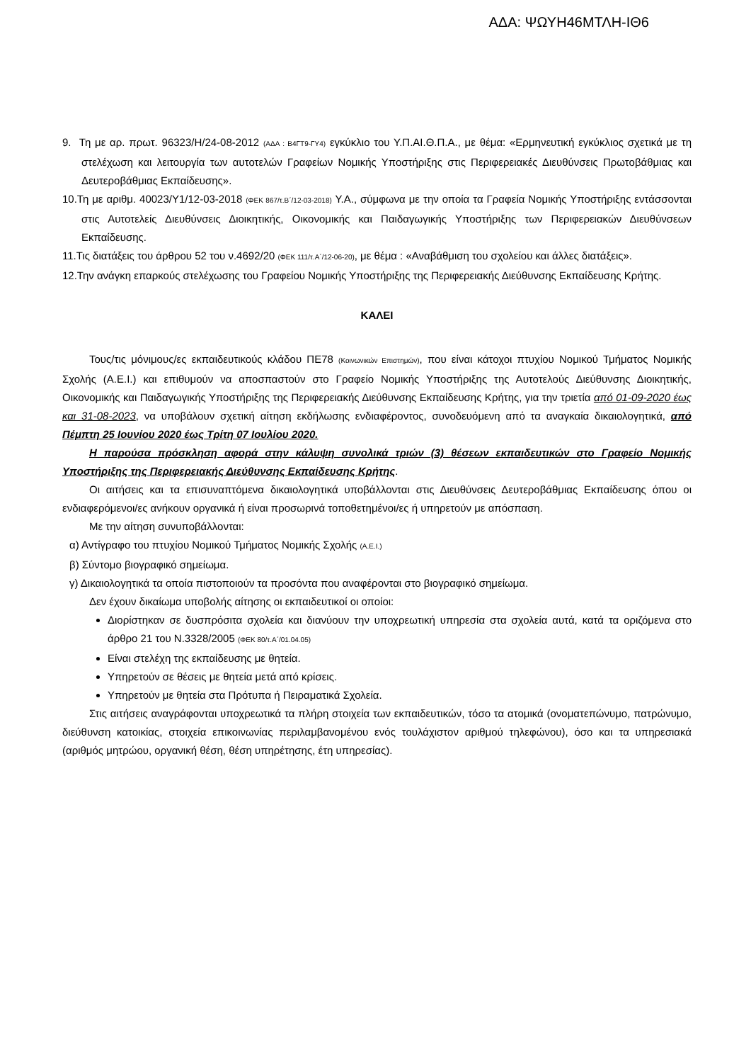ΑΔΑ: ΨΩΥΗ46ΜΤΛΗ-ΙΘ6
9. Τη με αρ. πρωτ. 96323/Η/24-08-2012 (ΑΔΑ : Β4ΓΤ9-ΓΥ4) εγκύκλιο του Υ.Π.ΑΙ.Θ.Π.Α., με θέμα: «Ερμηνευτική εγκύκλιος σχετικά με τη στελέχωση και λειτουργία των αυτοτελών Γραφείων Νομικής Υποστήριξης στις Περιφερειακές Διευθύνσεις Πρωτοβάθμιας και Δευτεροβάθμιας Εκπαίδευσης».
10.Τη με αριθμ. 40023/Υ1/12-03-2018 (ΦΕΚ 867/τ.Β΄/12-03-2018) Υ.Α., σύμφωνα με την οποία τα Γραφεία Νομικής Υποστήριξης εντάσσονται στις Αυτοτελείς Διευθύνσεις Διοικητικής, Οικονομικής και Παιδαγωγικής Υποστήριξης των Περιφερειακών Διευθύνσεων Εκπαίδευσης.
11.Τις διατάξεις του άρθρου 52 του ν.4692/20 (ΦΕΚ 111/τ.Α΄/12-06-20), με θέμα : «Αναβάθμιση του σχολείου και άλλες διατάξεις».
12.Την ανάγκη επαρκούς στελέχωσης του Γραφείου Νομικής Υποστήριξης της Περιφερειακής Διεύθυνσης Εκπαίδευσης Κρήτης.
ΚΑΛΕΙ
Τους/τις μόνιμους/ες εκπαιδευτικούς κλάδου ΠΕ78 (Κοινωνικών Επιστημών), που είναι κάτοχοι πτυχίου Νομικού Τμήματος Νομικής Σχολής (Α.Ε.Ι.) και επιθυμούν να αποσπαστούν στο Γραφείο Νομικής Υποστήριξης της Αυτοτελούς Διεύθυνσης Διοικητικής, Οικονομικής και Παιδαγωγικής Υποστήριξης της Περιφερειακής Διεύθυνσης Εκπαίδευσης Κρήτης, για την τριετία από 01-09-2020 έως και 31-08-2023, να υποβάλουν σχετική αίτηση εκδήλωσης ενδιαφέροντος, συνοδευόμενη από τα αναγκαία δικαιολογητικά, από Πέμπτη 25 Ιουνίου 2020 έως Τρίτη 07 Ιουλίου 2020.
Η παρούσα πρόσκληση αφορά στην κάλυψη συνολικά τριών (3) θέσεων εκπαιδευτικών στο Γραφείο Νομικής Υποστήριξης της Περιφερειακής Διεύθυνσης Εκπαίδευσης Κρήτης.
Οι αιτήσεις και τα επισυναπτόμενα δικαιολογητικά υποβάλλονται στις Διευθύνσεις Δευτεροβάθμιας Εκπαίδευσης όπου οι ενδιαφερόμενοι/ες ανήκουν οργανικά ή είναι προσωρινά τοποθετημένοι/ες ή υπηρετούν με απόσπαση.
Με την αίτηση συνυποβάλλονται:
α) Αντίγραφο του πτυχίου Νομικού Τμήματος Νομικής Σχολής (Α.Ε.Ι.)
β) Σύντομο βιογραφικό σημείωμα.
γ) Δικαιολογητικά τα οποία πιστοποιούν τα προσόντα που αναφέρονται στο βιογραφικό σημείωμα.
Δεν έχουν δικαίωμα υποβολής αίτησης οι εκπαιδευτικοί οι οποίοι:
Διορίστηκαν σε δυσπρόσιτα σχολεία και διανύουν την υποχρεωτική υπηρεσία στα σχολεία αυτά, κατά τα οριζόμενα στο άρθρο 21 του Ν.3328/2005 (ΦΕΚ 80/τ.Α΄/01.04.05)
Είναι στελέχη της εκπαίδευσης με θητεία.
Υπηρετούν σε θέσεις με θητεία μετά από κρίσεις.
Υπηρετούν με θητεία στα Πρότυπα ή Πειραματικά Σχολεία.
Στις αιτήσεις αναγράφονται υποχρεωτικά τα πλήρη στοιχεία των εκπαιδευτικών, τόσο τα ατομικά (ονοματεπώνυμο, πατρώνυμο, διεύθυνση κατοικίας, στοιχεία επικοινωνίας περιλαμβανομένου ενός τουλάχιστον αριθμού τηλεφώνου), όσο και τα υπηρεσιακά (αριθμός μητρώου, οργανική θέση, θέση υπηρέτησης, έτη υπηρεσίας).